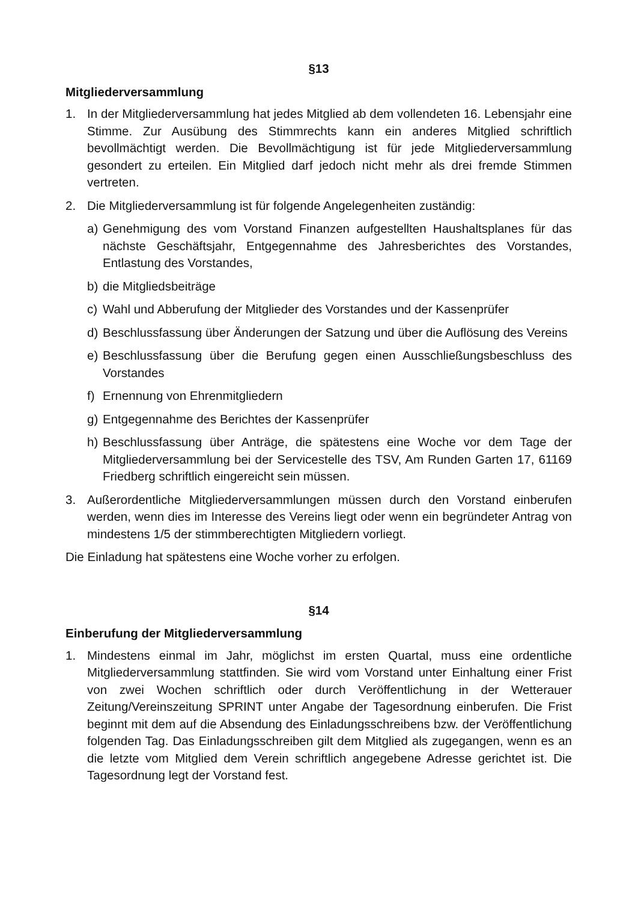§13
Mitgliederversammlung
1. In der Mitgliederversammlung hat jedes Mitglied ab dem vollendeten 16. Lebensjahr eine Stimme. Zur Ausübung des Stimmrechts kann ein anderes Mitglied schriftlich bevollmächtigt werden. Die Bevollmächtigung ist für jede Mitgliederversammlung gesondert zu erteilen. Ein Mitglied darf jedoch nicht mehr als drei fremde Stimmen vertreten.
2. Die Mitgliederversammlung ist für folgende Angelegenheiten zuständig:
a) Genehmigung des vom Vorstand Finanzen aufgestellten Haushaltsplanes für das nächste Geschäftsjahr, Entgegennahme des Jahresberichtes des Vorstandes, Entlastung des Vorstandes,
b) die Mitgliedsbeiträge
c) Wahl und Abberufung der Mitglieder des Vorstandes und der Kassenprüfer
d) Beschlussfassung über Änderungen der Satzung und über die Auflösung des Vereins
e) Beschlussfassung über die Berufung gegen einen Ausschließungsbeschluss des Vorstandes
f) Ernennung von Ehrenmitgliedern
g) Entgegennahme des Berichtes der Kassenprüfer
h) Beschlussfassung über Anträge, die spätestens eine Woche vor dem Tage der Mitgliederversammlung bei der Servicestelle des TSV, Am Runden Garten 17, 61169 Friedberg schriftlich eingereicht sein müssen.
3. Außerordentliche Mitgliederversammlungen müssen durch den Vorstand einberufen werden, wenn dies im Interesse des Vereins liegt oder wenn ein begründeter Antrag von mindestens 1/5 der stimmberechtigten Mitgliedern vorliegt.
Die Einladung hat spätestens eine Woche vorher zu erfolgen.
§14
Einberufung der Mitgliederversammlung
1. Mindestens einmal im Jahr, möglichst im ersten Quartal, muss eine ordentliche Mitgliederversammlung stattfinden. Sie wird vom Vorstand unter Einhaltung einer Frist von zwei Wochen schriftlich oder durch Veröffentlichung in der Wetterauer Zeitung/Vereinszeitung SPRINT unter Angabe der Tagesordnung einberufen. Die Frist beginnt mit dem auf die Absendung des Einladungsschreibens bzw. der Veröffentlichung folgenden Tag. Das Einladungsschreiben gilt dem Mitglied als zugegangen, wenn es an die letzte vom Mitglied dem Verein schriftlich angegebene Adresse gerichtet ist. Die Tagesordnung legt der Vorstand fest.